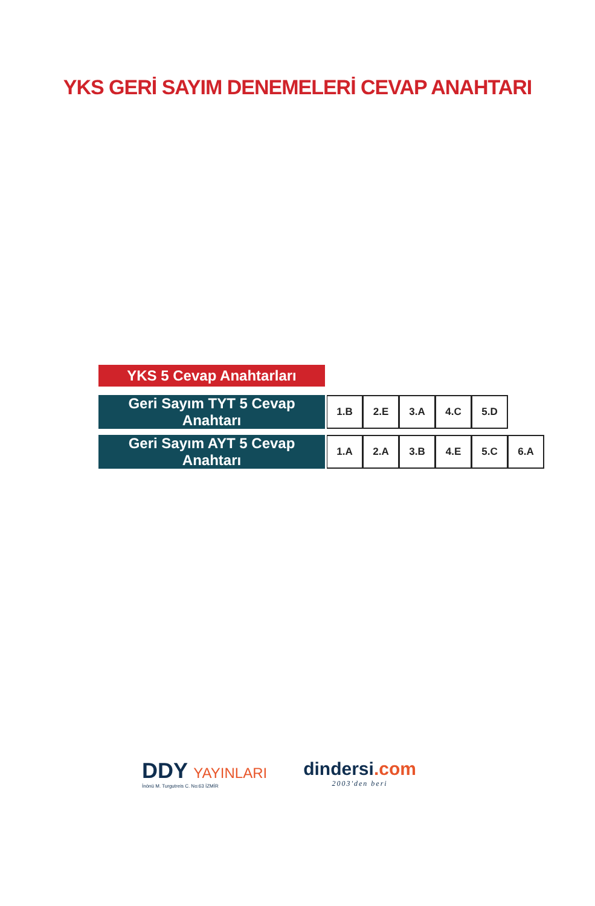YKS GERİ SAYIM DENEMELERİ CEVAP ANAHTARI
YKS 5 Cevap Anahtarları
| Geri Sayım TYT 5 Cevap Anahtarı | | 1.B | 2.E | 3.A | 4.C | 5.D |
| Geri Sayım AYT 5 Cevap Anahtarı | | 1.A | 2.A | 3.B | 4.E | 5.C | 6.A |
DDY YAYINLARI
İnönü M. Turgutreis C. No:63 İZMİR
dindersi.com
2003'den beri